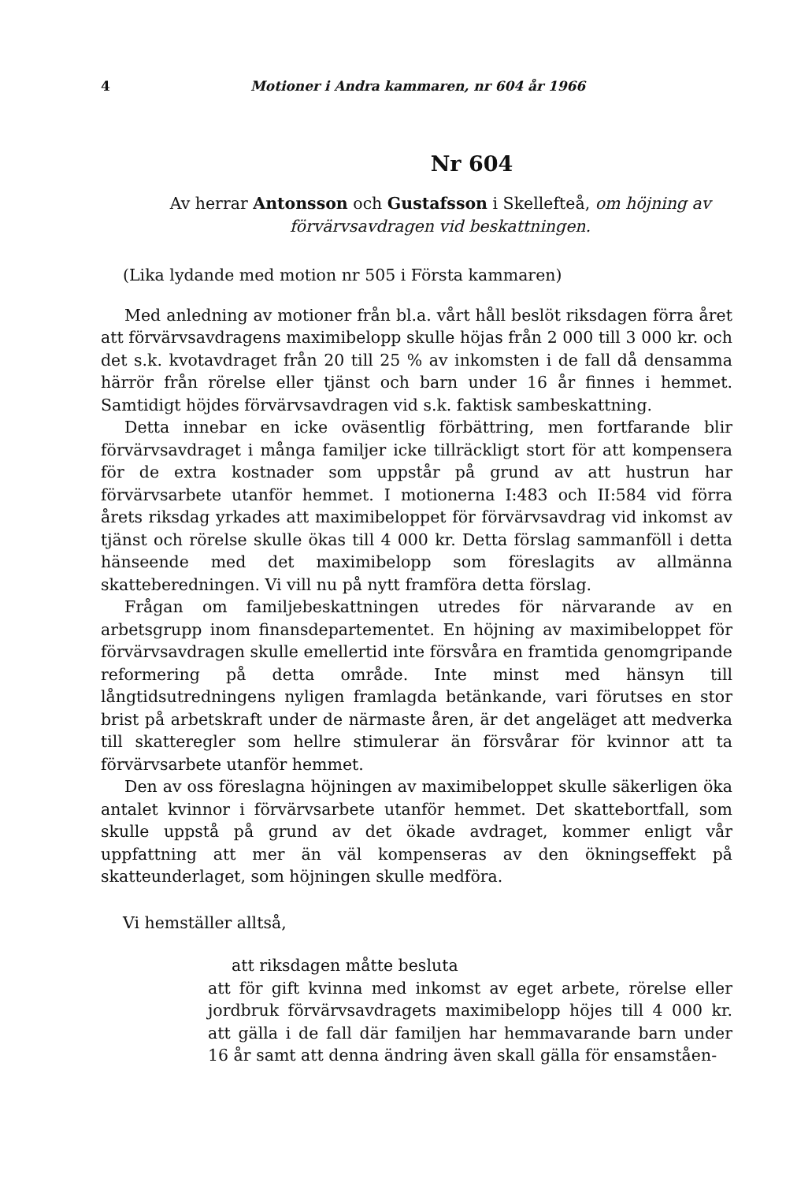4 Motioner i Andra kammaren, nr 604 år 1966
Nr 604
Av herrar Antonsson och Gustafsson i Skellefteå, om höjning av förvärvsavdragen vid beskattningen.
(Lika lydande med motion nr 505 i Första kammaren)
Med anledning av motioner från bl.a. vårt håll beslöt riksdagen förra året att förvärvsavdragens maximibelopp skulle höjas från 2 000 till 3 000 kr. och det s.k. kvotavdraget från 20 till 25 % av inkomsten i de fall då densamma härrör från rörelse eller tjänst och barn under 16 år finnes i hemmet. Samtidigt höjdes förvärvsavdragen vid s.k. faktisk sambeskattning.
Detta innebar en icke oväsentlig förbättring, men fortfarande blir förvärvsavdraget i många familjer icke tillräckligt stort för att kompensera för de extra kostnader som uppstår på grund av att hustrun har förvärvsarbete utanför hemmet. I motionerna I:483 och II:584 vid förra årets riksdag yrkades att maximibeloppet för förvärvsavdrag vid inkomst av tjänst och rörelse skulle ökas till 4 000 kr. Detta förslag sammanföll i detta hänseende med det maximibelopp som föreslagits av allmänna skatteberedningen. Vi vill nu på nytt framföra detta förslag.
Frågan om familjebeskattningen utredes för närvarande av en arbetsgrupp inom finansdepartementet. En höjning av maximibeloppet för förvärvsavdragen skulle emellertid inte försvåra en framtida genomgripande reformering på detta område. Inte minst med hänsyn till långtidsutredningens nyligen framlagda betänkande, vari förutses en stor brist på arbetskraft under de närmaste åren, är det angeläget att medverka till skatteregler som hellre stimulerar än försvårar för kvinnor att ta förvärvsarbete utanför hemmet.
Den av oss föreslagna höjningen av maximibeloppet skulle säkerligen öka antalet kvinnor i förvärvsarbete utanför hemmet. Det skattebortfall, som skulle uppstå på grund av det ökade avdraget, kommer enligt vår uppfattning att mer än väl kompenseras av den ökningseffekt på skatteunderlaget, som höjningen skulle medföra.
Vi hemställer alltså,
att riksdagen måtte besluta
att för gift kvinna med inkomst av eget arbete, rörelse eller jordbruk förvärvsavdragets maximibelopp höjes till 4 000 kr. att gälla i de fall där familjen har hemmavarande barn under 16 år samt att denna ändring även skall gälla för ensamståen-